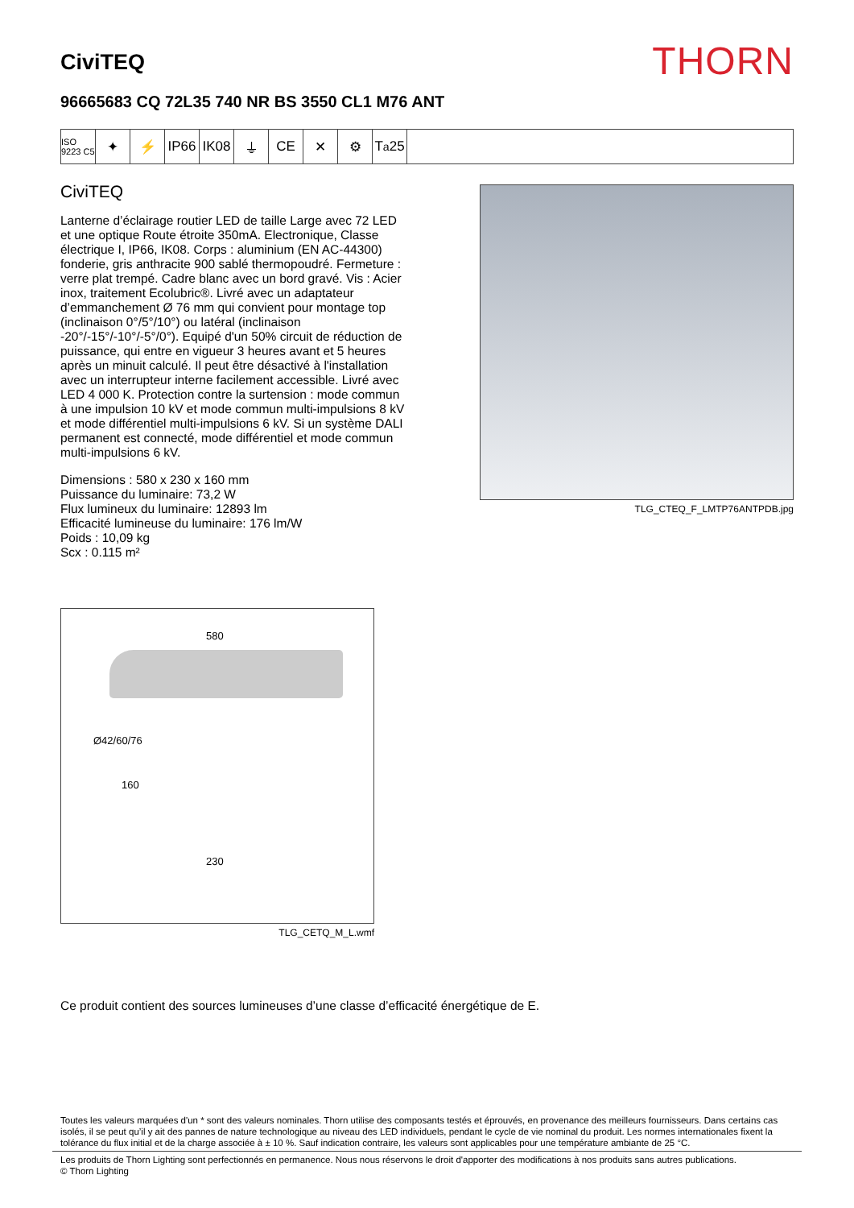CiviTEQ
THORN
96665683 CQ 72L35 740 NR BS 3550 CL1 M76 ANT
ISO 9223 C5
✦ ⚡ IP66 IK08 ⏚ CE ✕ ⚙ T<sub>a</sub>25
CiviTEQ
Lanterne d’éclairage routier LED de taille Large avec 72 LED et une optique Route étroite 350mA. Electronique, Classe électrique I, IP66, IK08. Corps : aluminium (EN AC-44300) fonderie, gris anthracite 900 sablé thermopoudré. Fermeture : verre plat trempé. Cadre blanc avec un bord gravé. Vis : Acier inox, traitement Ecolubric®. Livré avec un adaptateur d’emmanchement Ø 76 mm qui convient pour montage top (inclinaison 0°/5°/10°) ou latéral (inclinaison -20°/-15°/-10°/-5°/0°). Equipé d'un 50% circuit de réduction de puissance, qui entre en vigueur 3 heures avant et 5 heures après un minuit calculé. Il peut être désactivé à l'installation avec un interrupteur interne facilement accessible. Livré avec LED 4 000 K. Protection contre la surtension : mode commun à une impulsion 10 kV et mode commun multi-impulsions 8 kV et mode différentiel multi-impulsions 6 kV. Si un système DALI permanent est connecté, mode différentiel et mode commun multi-impulsions 6 kV.
Dimensions : 580 x 230 x 160 mm
Puissance du luminaire: 73,2 W
Flux lumineux du luminaire: 12893 lm
Efficacité lumineuse du luminaire: 176 lm/W
Poids : 10,09 kg
Scx : 0.115 m²
TLG_CTEQ_F_LMTP76ANTPDB.jpg
580
Ø42/60/76
160
230
TLG_CETQ_M_L.wmf
Ce produit contient des sources lumineuses d’une classe d’efficacité énergétique de E.
Toutes les valeurs marquées d'un * sont des valeurs nominales. Thorn utilise des composants testés et éprouvés, en provenance des meilleurs fournisseurs. Dans certains cas isolés, il se peut qu’il y ait des pannes de nature technologique au niveau des LED individuels, pendant le cycle de vie nominal du produit. Les normes internationales fixent la tolérance du flux initial et de la charge associée à ± 10 %. Sauf indication contraire, les valeurs sont applicables pour une température ambiante de 25 °C.
Les produits de Thorn Lighting sont perfectionnés en permanence. Nous nous réservons le droit d'apporter des modifications à nos produits sans autres publications.
© Thorn Lighting